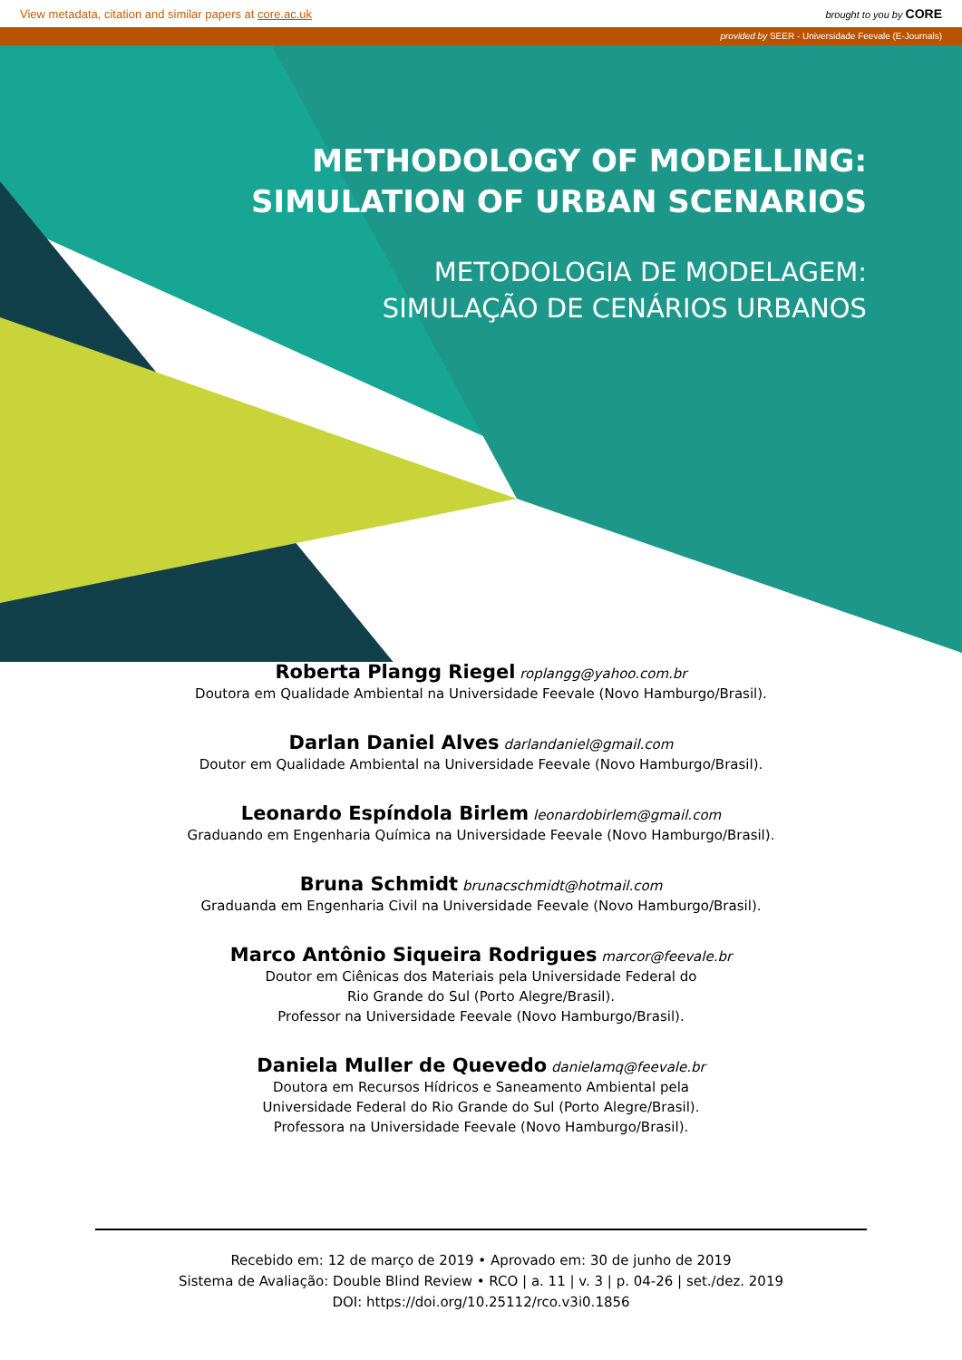View metadata, citation and similar papers at core.ac.uk brought to you by CORE
provided by SEER - Universidade Feevale (E-Journals)
METHODOLOGY OF MODELLING:
SIMULATION OF URBAN SCENARIOS
METODOLOGIA DE MODELAGEM:
SIMULAÇÃO DE CENÁRIOS URBANOS
Roberta Plangg Riegel roplangg@yahoo.com.br
Doutora em Qualidade Ambiental na Universidade Feevale (Novo Hamburgo/Brasil).
Darlan Daniel Alves darlandaniel@gmail.com
Doutor em Qualidade Ambiental na Universidade Feevale (Novo Hamburgo/Brasil).
Leonardo Espíndola Birlem leonardobirlem@gmail.com
Graduando em Engenharia Química na Universidade Feevale (Novo Hamburgo/Brasil).
Bruna Schmidt brunacschmidt@hotmail.com
Graduanda em Engenharia Civil na Universidade Feevale (Novo Hamburgo/Brasil).
Marco Antônio Siqueira Rodrigues marcor@feevale.br
Doutor em Ciênicas dos Materiais pela Universidade Federal do
Rio Grande do Sul (Porto Alegre/Brasil).
Professor na Universidade Feevale (Novo Hamburgo/Brasil).
Daniela Muller de Quevedo danielamq@feevale.br
Doutora em Recursos Hídricos e Saneamento Ambiental pela
Universidade Federal do Rio Grande do Sul (Porto Alegre/Brasil).
Professora na Universidade Feevale (Novo Hamburgo/Brasil).
Recebido em: 12 de março de 2019 • Aprovado em: 30 de junho de 2019
Sistema de Avaliação: Double Blind Review • RCO | a. 11 | v. 3 | p. 04-26 | set./dez. 2019
DOI: https://doi.org/10.25112/rco.v3i0.1856